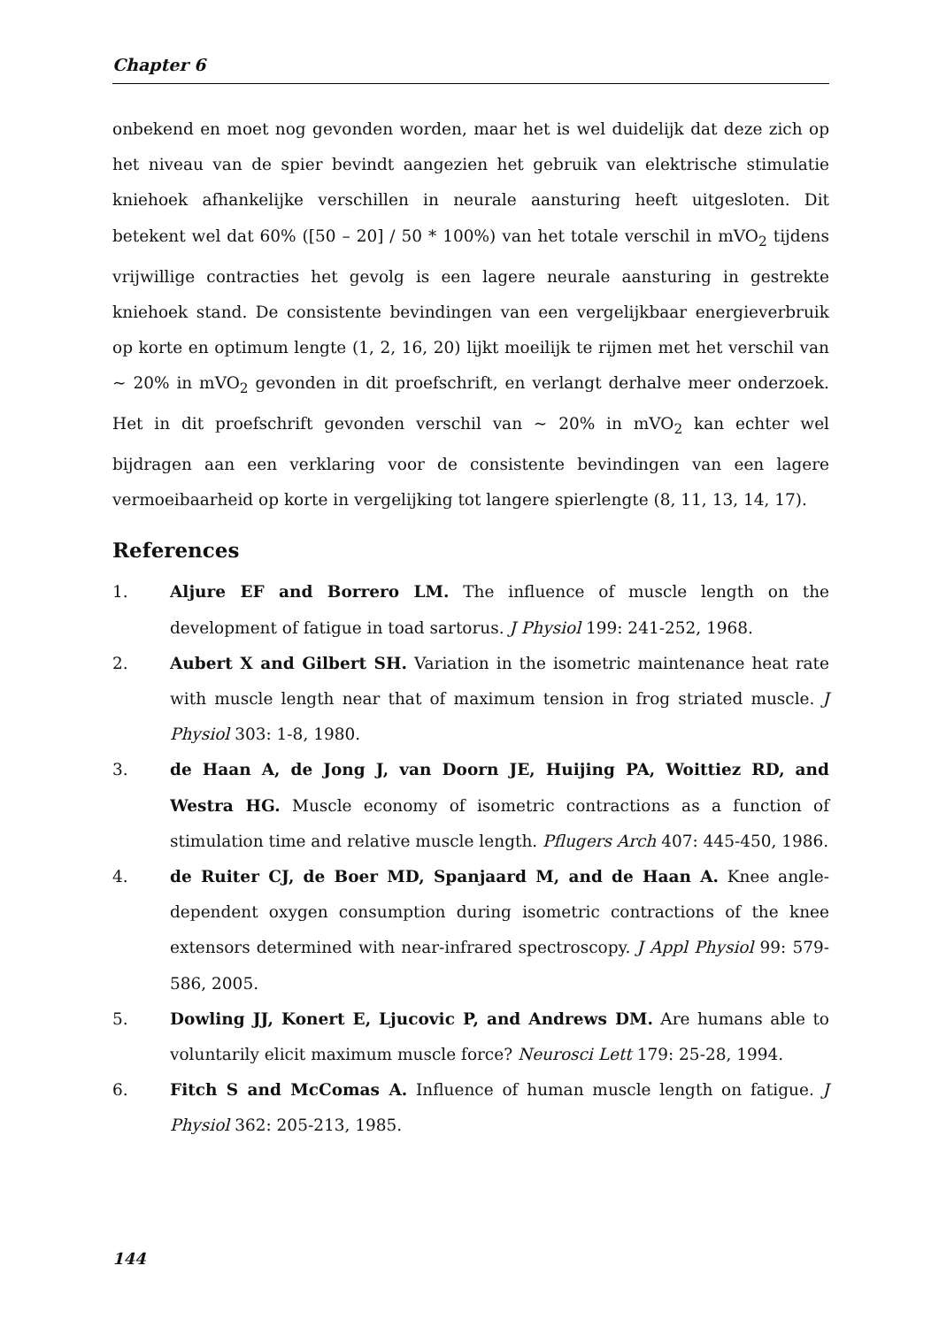Chapter 6
onbekend en moet nog gevonden worden, maar het is wel duidelijk dat deze zich op het niveau van de spier bevindt aangezien het gebruik van elektrische stimulatie kniehoek afhankelijke verschillen in neurale aansturing heeft uitgesloten. Dit betekent wel dat 60% ([50 – 20] / 50 * 100%) van het totale verschil in mVO<sub>2</sub> tijdens vrijwillige contracties het gevolg is een lagere neurale aansturing in gestrekte kniehoek stand. De consistente bevindingen van een vergelijkbaar energieverbruik op korte en optimum lengte (1, 2, 16, 20) lijkt moeilijk te rijmen met het verschil van ~ 20% in mVO<sub>2</sub> gevonden in dit proefschrift, en verlangt derhalve meer onderzoek. Het in dit proefschrift gevonden verschil van ~ 20% in mVO<sub>2</sub> kan echter wel bijdragen aan een verklaring voor de consistente bevindingen van een lagere vermoeibaarheid op korte in vergelijking tot langere spierlengte (8, 11, 13, 14, 17).
References
1. Aljure EF and Borrero LM. The influence of muscle length on the development of fatigue in toad sartorus. J Physiol 199: 241-252, 1968.
2. Aubert X and Gilbert SH. Variation in the isometric maintenance heat rate with muscle length near that of maximum tension in frog striated muscle. J Physiol 303: 1-8, 1980.
3. de Haan A, de Jong J, van Doorn JE, Huijing PA, Woittiez RD, and Westra HG. Muscle economy of isometric contractions as a function of stimulation time and relative muscle length. Pflugers Arch 407: 445-450, 1986.
4. de Ruiter CJ, de Boer MD, Spanjaard M, and de Haan A. Knee angle-dependent oxygen consumption during isometric contractions of the knee extensors determined with near-infrared spectroscopy. J Appl Physiol 99: 579-586, 2005.
5. Dowling JJ, Konert E, Ljucovic P, and Andrews DM. Are humans able to voluntarily elicit maximum muscle force? Neurosci Lett 179: 25-28, 1994.
6. Fitch S and McComas A. Influence of human muscle length on fatigue. J Physiol 362: 205-213, 1985.
144